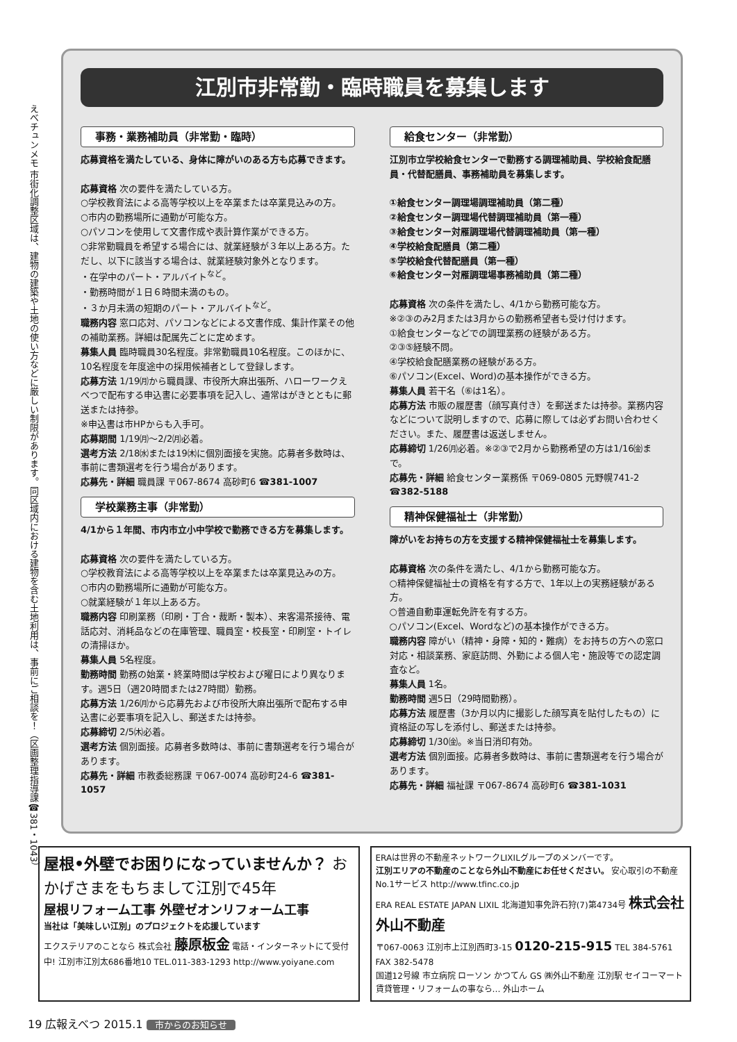えべチュンメモ 市街化調整区域は、建物の建築や土地の使い方などに厳しい制限があります。同区域内における建物を含む土地利用は、事前にご相談を！（区画整理指導課☎381・1043）
江別市非常勤・臨時職員を募集します
事務・業務補助員（非常勤・臨時）
応募資格を満たしている、身体に障がいのある方も応募できます。
応募資格 次の要件を満たしている方。
○学校教育法による高等学校以上を卒業または卒業見込みの方。
○市内の勤務場所に通勤が可能な方。
○パソコンを使用して文書作成や表計算作業ができる方。
○非常勤職員を希望する場合には、就業経験が３年以上ある方。ただし、以下に該当する場合は、就業経験対象外となります。
・在学中のパート・アルバイト<sup>など</sup>。
・勤務時間が１日６時間未満のもの。
・３か月未満の短期のパート・アルバイト<sup>など</sup>。
職務内容 窓口応対、パソコンなどによる文書作成、集計作業その他の補助業務。詳細は配属先ごとに定めます。
募集人員 臨時職員30名程度。非常勤職員10名程度。このほかに、10名程度を年度途中の採用候補者として登録します。
応募方法 1/19㈪から職員課、市役所大麻出張所、ハローワークえべつで配布する申込書に必要事項を記入し、通常はがきとともに郵送または持参。
※申込書は市HPからも入手可。
応募期間 1/19㈪～2/2㈪必着。
選考方法 2/18㈬または19㈭に個別面接を実施。応募者多数時は、事前に書類選考を行う場合があります。
応募先・詳細 職員課 〒067-8674 高砂町6 ☎381-1007
学校業務主事（非常勤）
4/1から１年間、市内市立小中学校で勤務できる方を募集します。
応募資格 次の要件を満たしている方。
○学校教育法による高等学校以上を卒業または卒業見込みの方。
○市内の勤務場所に通勤が可能な方。
○就業経験が１年以上ある方。
職務内容 印刷業務（印刷・丁合・裁断・製本）、来客湯茶接待、電話応対、消耗品などの在庫管理、職員室・校長室・印刷室・トイレの清掃ほか。
募集人員 5名程度。
勤務時間 勤務の始業・終業時間は学校および曜日により異なります。週5日（週20時間または27時間）勤務。
応募方法 1/26㈪から応募先および市役所大麻出張所で配布する申込書に必要事項を記入し、郵送または持参。
応募締切 2/5㈭必着。
選考方法 個別面接。応募者多数時は、事前に書類選考を行う場合があります。
応募先・詳細 市教委総務課 〒067-0074 高砂町24-6 ☎381-1057
給食センター（非常勤）
江別市立学校給食センターで勤務する調理補助員、学校給食配膳員・代替配膳員、事務補助員を募集します。
①給食センター調理場調理補助員（第二種）
②給食センター調理場代替調理補助員（第一種）
③給食センター対雁調理場代替調理補助員（第一種）
④学校給食配膳員（第二種）
⑤学校給食代替配膳員（第一種）
⑥給食センター対雁調理場事務補助員（第二種）
応募資格 次の条件を満たし、4/1から勤務可能な方。
※②③のみ2月または3月からの勤務希望者も受け付けます。
①給食センターなどでの調理業務の経験がある方。
②③⑤経験不問。
④学校給食配膳業務の経験がある方。
⑥パソコン(Excel、Word)の基本操作ができる方。
募集人員 若干名（⑥は1名）。
応募方法 市販の履歴書（顔写真付き）を郵送または持参。業務内容などについて説明しますので、応募に際しては必ずお問い合わせください。また、履歴書は返送しません。
応募締切 1/26㈪必着。※②③で2月から勤務希望の方は1/16㈮まで。
応募先・詳細 給食センター業務係 〒069-0805 元野幌741-2 ☎382-5188
精神保健福祉士（非常勤）
障がいをお持ちの方を支援する精神保健福祉士を募集します。
応募資格 次の条件を満たし、4/1から勤務可能な方。
○精神保健福祉士の資格を有する方で、1年以上の実務経験がある方。
○普通自動車運転免許を有する方。
○パソコン(Excel、Wordなど)の基本操作ができる方。
職務内容 障がい（精神・身障・知的・難病）をお持ちの方への窓口対応・相談業務、家庭訪問、外勤による個人宅・施設等での認定調査など。
募集人員 1名。
勤務時間 週5日（29時間勤務）。
応募方法 履歴書（3か月以内に撮影した顔写真を貼付したもの）に資格証の写しを添付し、郵送または持参。
応募締切 1/30㈮。※当日消印有効。
選考方法 個別面接。応募者多数時は、事前に書類選考を行う場合があります。
応募先・詳細 福祉課 〒067-8674 高砂町6 ☎381-1031
屋根•外壁でお困りになっていませんか？ おかげさまをもちまして江別で45年
屋根リフォーム工事 外壁ゼオンリフォーム工事
当社は「美味しい江別」のプロジェクトを応援しています
エクステリアのことなら 株式会社 藤原板金 電話・インターネットにて受付中! 江別市江別太686番地10 TEL.011-383-1293 http://www.yoiyane.com
ERAは世界の不動産ネットワークLIXILグループのメンバーです。
江別エリアの不動産のことなら外山不動産にお任せください。 安心取引の不動産No.1サービス http://www.tfinc.co.jp
ERA REAL ESTATE JAPAN LIXIL 北海道知事免許石狩(7)第4734号 株式会社 外山不動産
〒067-0063 江別市上江別西町3-15 0120-215-915 TEL 384-5761 FAX 382-5478
国道12号線 市立病院 ローソン かつてん GS ㈱外山不動産 江別駅 セイコーマート 賃貸管理・リフォームの事なら… 外山ホーム
19 広報えべつ 2015.1 市からのお知らせ